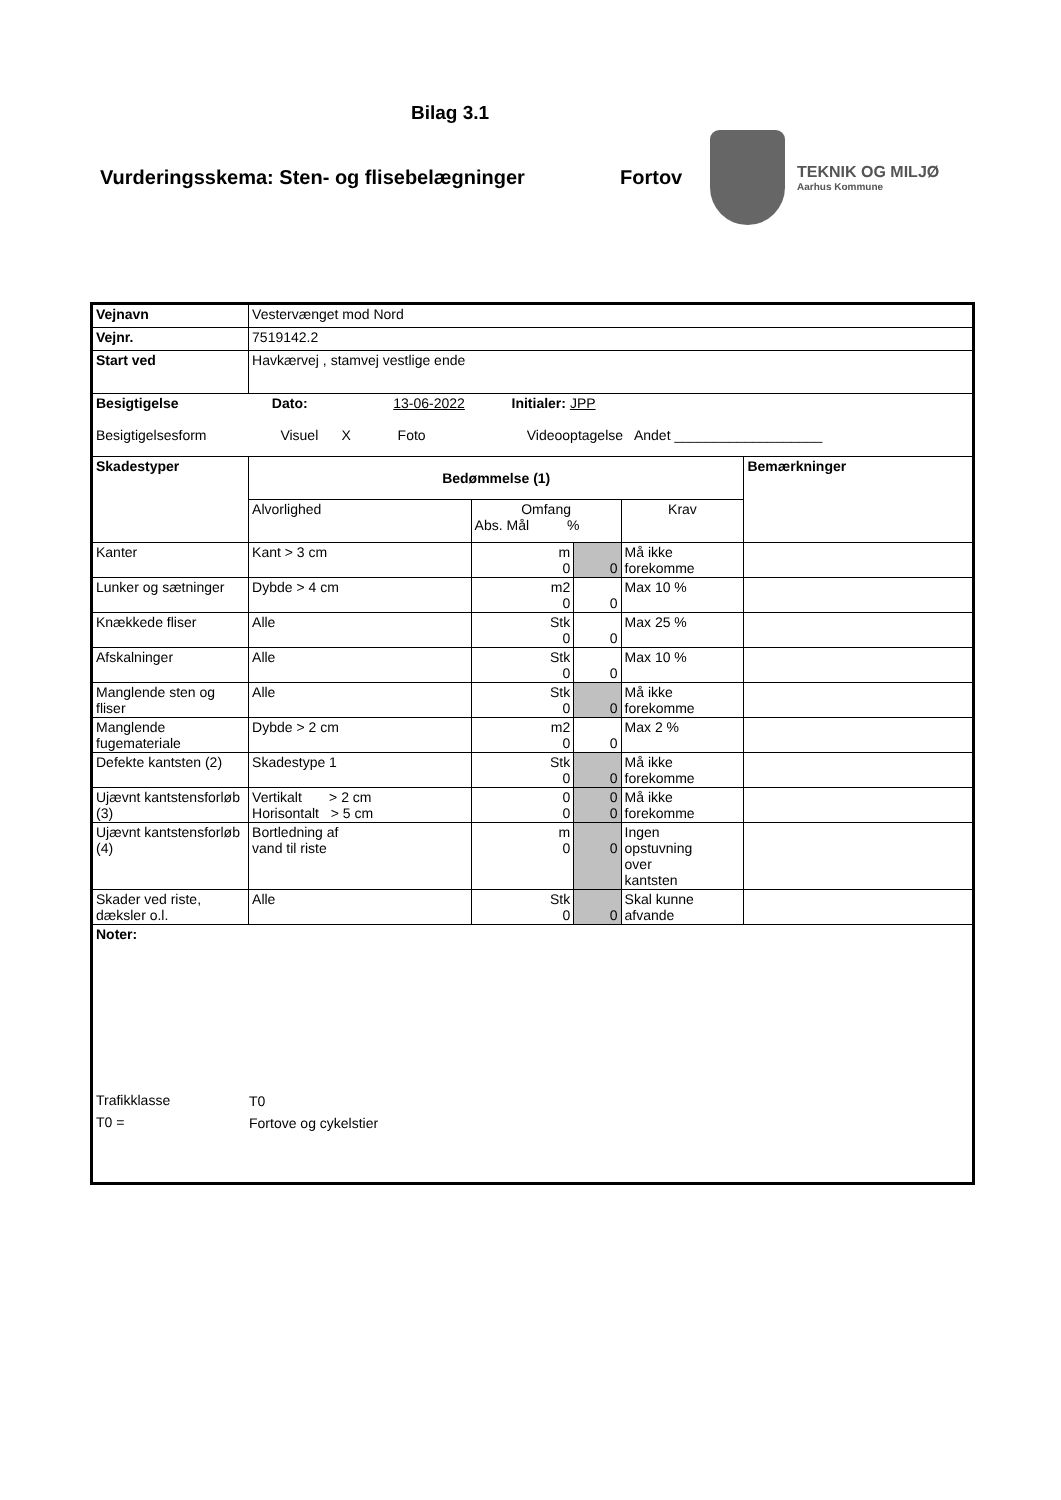Bilag 3.1
Vurderingsskema: Sten- og flisebelægninger Fortov
TEKNIK OG MILJØ
Aarhus Kommune
| Vejnavn | Vestervænget mod Nord | | | | |
| Vejnr. | 7519142.2 | | | | |
| Start ved | Havkærvej , stamvej vestlige ende | | | | |
| Besigtigelse Dato: 13-06-2022 Initialer: JPP Besigtigelsesform Visuel X Foto Videooptagelse Andet ___________________ | | | | | |
| Skadestyper | Bedømmelse (1) | | | | Bemærkninger |
| | Alvorlighed | Omfang Abs. Mål % | | Krav | |
| Kanter | Kant > 3 cm | m 0 | 0 | Må ikke forekomme | |
| Lunker og sætninger | Dybde > 4 cm | m2 0 | 0 | Max 10 % | |
| Knækkede fliser | Alle | Stk 0 | 0 | Max 25 % | |
| Afskalninger | Alle | Stk 0 | 0 | Max 10 % | |
| Manglende sten og fliser | Alle | Stk 0 | 0 | Må ikke forekomme | |
| Manglende fugemateriale | Dybde > 2 cm | m2 0 | 0 | Max 2 % | |
| Defekte kantsten (2) | Skadestype 1 | Stk 0 | 0 | Må ikke forekomme | |
| Ujævnt kantstensforløb (3) | Vertikalt > 2 cm Horisontalt > 5 cm | 0 0 | 0 0 | Må ikke forekomme | |
| Ujævnt kantstensforløb (4) | Bortledning af vand til riste | m 0 | 0 | Ingen opstuvning over kantsten | |
| Skader ved riste, dæksler o.l. | Alle | Stk 0 | 0 | Skal kunne afvande | |
| Noter: / Trafikklasse / T0 / / T0 = / Fortove og cykelstier / | | | | | |